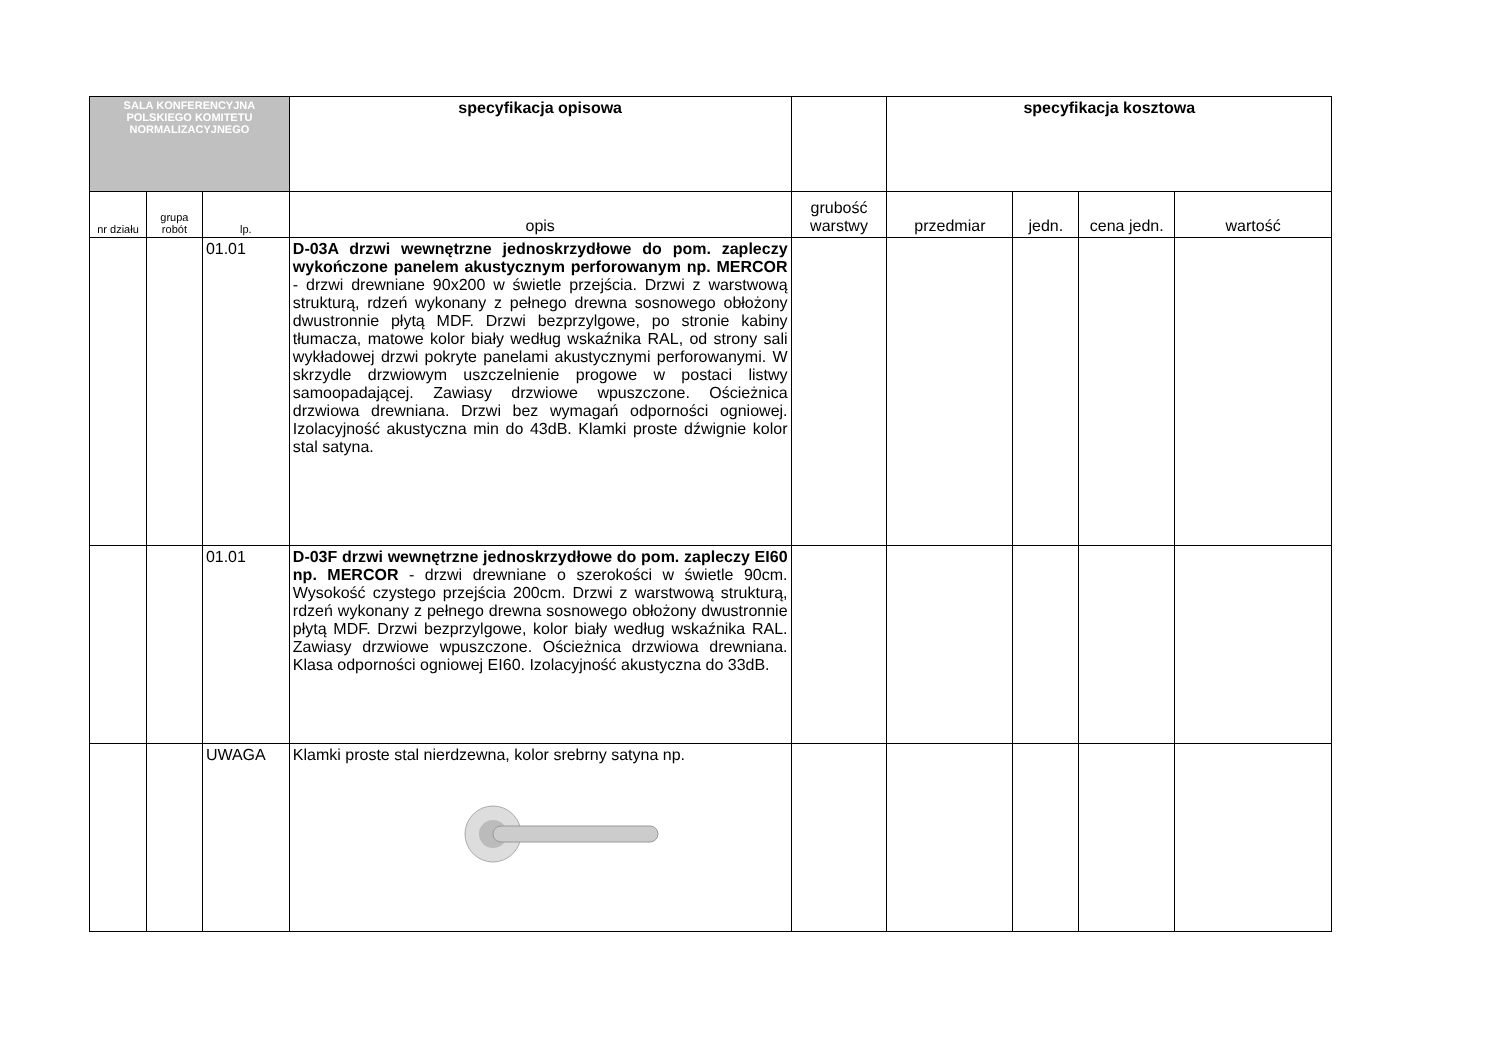| SALA KONFERENCYJNA POLSKIEGO KOMITETU NORMALIZACYJNEGO | | | specyfikacja opisowa | | specyfikacja kosztowa | | | |
| --- | --- | --- | --- | --- | --- | --- | --- | --- |
| nr działu | grupa robót | lp. | opis | grubość warstwy | przedmiar | jedn. | cena jedn. | wartość |
| | | 01.01 | D-03A drzwi wewnętrzne jednoskrzydłowe do pom. zapleczy wykończone panelem akustycznym perforowanym np. MERCOR - drzwi drewniane 90x200 w świetle przejścia. Drzwi z warstwową strukturą, rdzeń wykonany z pełnego drewna sosnowego obłożony dwustronnie płytą MDF. Drzwi bezprzylgowe, po stronie kabiny tłumacza, matowe kolor biały według wskaźnika RAL, od strony sali wykładowej drzwi pokryte panelami akustycznymi perforowanymi. W skrzydle drzwiowym uszczelnienie progowe w postaci listwy samoopadającej. Zawiasy drzwiowe wpuszczone. Ościeżnica drzwiowa drewniana. Drzwi bez wymagań odporności ogniowej. Izolacyjność akustyczna min do 43dB. Klamki proste dźwignie kolor stal satyna. | | | | | |
| | | 01.01 | D-03F drzwi wewnętrzne jednoskrzydłowe do pom. zapleczy EI60 np. MERCOR - drzwi drewniane o szerokości w świetle 90cm. Wysokość czystego przejścia 200cm. Drzwi z warstwową strukturą, rdzeń wykonany z pełnego drewna sosnowego obłożony dwustronnie płytą MDF. Drzwi bezprzylgowe, kolor biały według wskaźnika RAL. Zawiasy drzwiowe wpuszczone. Ościeżnica drzwiowa drewniana. Klasa odporności ogniowej EI60. Izolacyjność akustyczna do 33dB. | | | | | |
| | | UWAGA | Klamki proste stal nierdzewna, kolor srebrny satyna np. | | | | | |